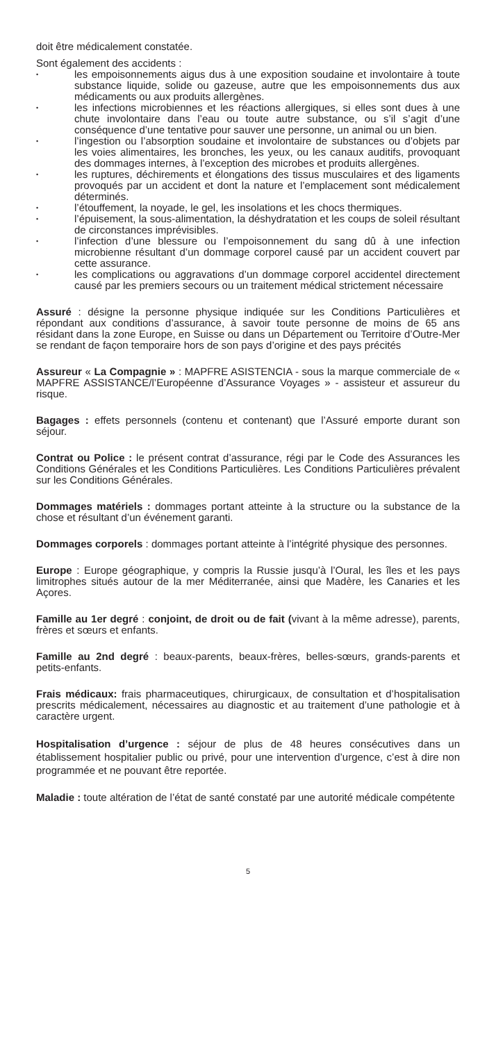doit être médicalement constatée.
Sont également des accidents :
• les empoisonnements aigus dus à une exposition soudaine et involontaire à toute substance liquide, solide ou gazeuse, autre que les empoisonnements dus aux médicaments ou aux produits allergènes.
• les infections microbiennes et les réactions allergiques, si elles sont dues à une chute involontaire dans l’eau ou toute autre substance, ou s’il s’agit d’une conséquence d’une tentative pour sauver une personne, un animal ou un bien.
• l’ingestion ou l’absorption soudaine et involontaire de substances ou d’objets par les voies alimentaires, les bronches, les yeux, ou les canaux auditifs, provoquant des dommages internes, à l’exception des microbes et produits allergènes.
• les ruptures, déchirements et élongations des tissus musculaires et des ligaments provoqués par un accident et dont la nature et l’emplacement sont médicalement déterminés.
• l’étouffement, la noyade, le gel, les insolations et les chocs thermiques.
• l’épuisement, la sous-alimentation, la déshydratation et les coups de soleil résultant de circonstances imprévisibles.
• l’infection d’une blessure ou l’empoisonnement du sang dû à une infection microbienne résultant d’un dommage corporel causé par un accident couvert par cette assurance.
• les complications ou aggravations d’un dommage corporel accidentel directement causé par les premiers secours ou un traitement médical strictement nécessaire
Assuré : désigne la personne physique indiquée sur les Conditions Particulières et répondant aux conditions d’assurance, à savoir toute personne de moins de 65 ans résidant dans la zone Europe, en Suisse ou dans un Département ou Territoire d’Outre-Mer se rendant de façon temporaire hors de son pays d’origine et des pays précités
Assureur « La Compagnie » : MAPFRE ASISTENCIA - sous la marque commerciale de « MAPFRE ASSISTANCE/l’Européenne d’Assurance Voyages » - assisteur et assureur du risque.
Bagages : effets personnels (contenu et contenant) que l’Assuré emporte durant son séjour.
Contrat ou Police : le présent contrat d’assurance, régi par le Code des Assurances les Conditions Générales et les Conditions Particulières. Les Conditions Particulières prévalent sur les Conditions Générales.
Dommages matériels : dommages portant atteinte à la structure ou la substance de la chose et résultant d’un événement garanti.
Dommages corporels : dommages portant atteinte à l’intégrité physique des personnes.
Europe : Europe géographique, y compris la Russie jusqu’à l’Oural, les îles et les pays limitrophes situés autour de la mer Méditerranée, ainsi que Madère, les Canaries et les Açores.
Famille au 1er degré : conjoint, de droit ou de fait (vivant à la même adresse), parents, frères et sœurs et enfants.
Famille au 2nd degré : beaux-parents, beaux-frères, belles-sœurs, grands-parents et petits-enfants.
Frais médicaux: frais pharmaceutiques, chirurgicaux, de consultation et d’hospitalisation prescrits médicalement, nécessaires au diagnostic et au traitement d’une pathologie et à caractère urgent.
Hospitalisation d’urgence : séjour de plus de 48 heures consécutives dans un établissement hospitalier public ou privé, pour une intervention d’urgence, c’est à dire non programmée et ne pouvant être reportée.
Maladie : toute altération de l’état de santé constaté par une autorité médicale compétente
5